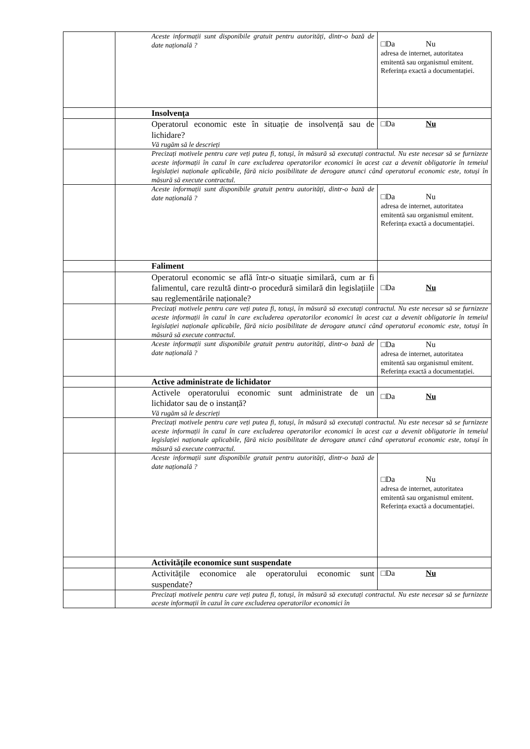| | Aceste informații sunt disponibile gratuit pentru autorități, dintr-o bază de date națională ? | □Da Nu adresa de internet, autoritatea emitentă sau organismul emitent. Referința exactă a documentației. |
| | Insolvența | |
| | Operatorul economic este în situație de insolvență sau de lichidare? Vă rugăm să le descrieți | □Da Nu |
| | Precizați motivele pentru care veți putea fi, totuși, în măsură să executați contractul. Nu este necesar să se furnizeze aceste informații în cazul în care excluderea operatorilor economici în acest caz a devenit obligatorie în temeiul legislației naționale aplicabile, fără nicio posibilitate de derogare atunci când operatorul economic este, totuși în măsură să execute contractul. | |
| | Aceste informații sunt disponibile gratuit pentru autorități, dintr-o bază de date națională ? | □Da Nu adresa de internet, autoritatea emitentă sau organismul emitent. Referința exactă a documentației. |
| | Faliment | |
| | Operatorul economic se află într-o situație similară, cum ar fi falimentul, care rezultă dintr-o procedură similară din legislațiile sau reglementările naționale? | □Da Nu |
| | Precizați motivele pentru care veți putea fi, totuși, în măsură să executați contractul. Nu este necesar să se furnizeze aceste informații în cazul în care excluderea operatorilor economici în acest caz a devenit obligatorie în temeiul legislației naționale aplicabile, fără nicio posibilitate de derogare atunci când operatorul economic este, totuși în măsură să execute contractul. | |
| | Aceste informații sunt disponibile gratuit pentru autorități, dintr-o bază de date națională ? | □Da Nu adresa de internet, autoritatea emitentă sau organismul emitent. Referința exactă a documentației. |
| | Active administrate de lichidator | |
| | Activele operatorului economic sunt administrate de un lichidator sau de o instanță? Vă rugăm să le descrieți | □Da Nu |
| | Precizați motivele pentru care veți putea fi, totuși, în măsură să executați contractul. Nu este necesar să se furnizeze aceste informații în cazul în care excluderea operatorilor economici în acest caz a devenit obligatorie în temeiul legislației naționale aplicabile, fără nicio posibilitate de derogare atunci când operatorul economic este, totuși în măsură să execute contractul. | |
| | Aceste informații sunt disponibile gratuit pentru autorități, dintr-o bază de date națională ? | □Da Nu adresa de internet, autoritatea emitentă sau organismul emitent. Referința exactă a documentației. |
| | Activitățile economice sunt suspendate | |
| | Activitățile economice ale operatorului economic sunt suspendate? | □Da Nu |
| | Precizați motivele pentru care veți putea fi, totuși, în măsură să executați contractul. Nu este necesar să se furnizeze aceste informații în cazul în care excluderea operatorilor economici în | |